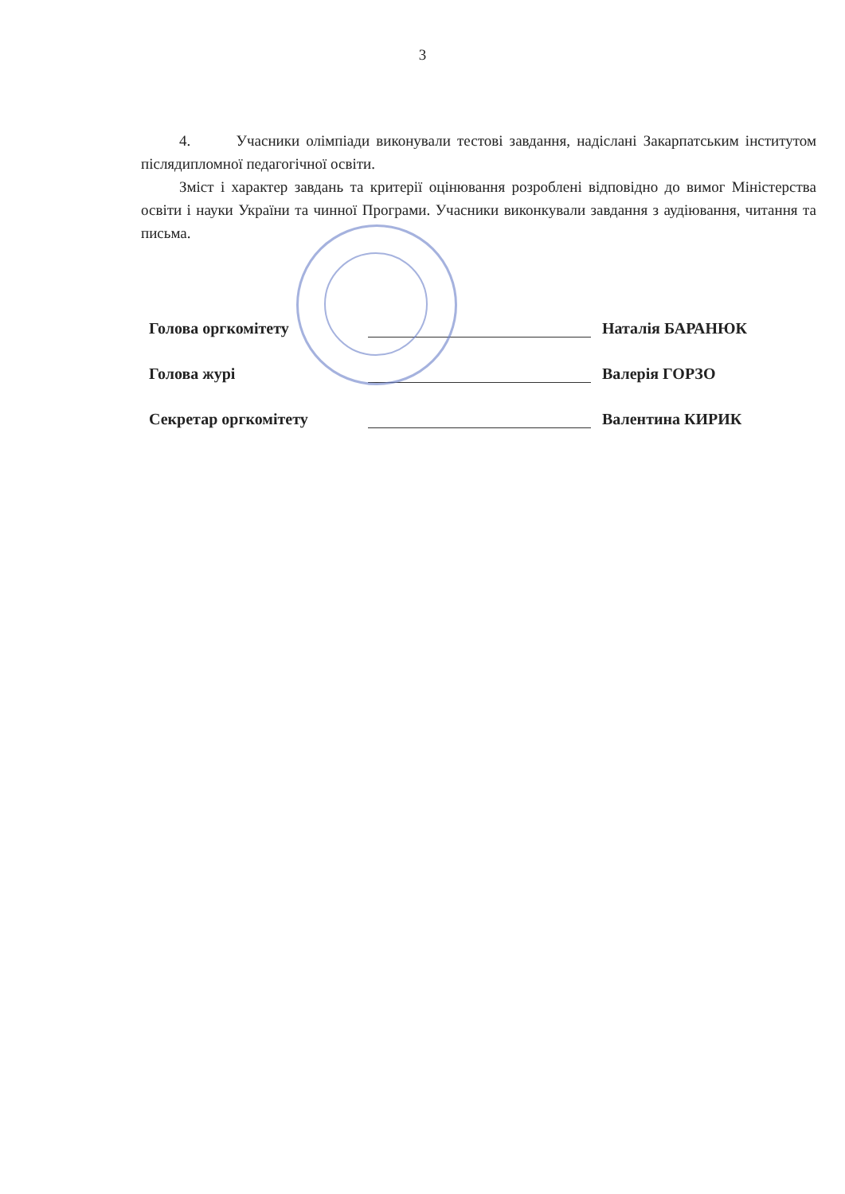3
4. Учасники олімпіади виконували тестові завдання, надіслані Закарпатським інститутом післядипломної педагогічної освіти.
Зміст і характер завдань та критерії оцінювання розроблені відповідно до вимог Міністерства освіти і науки України та чинної Програми. Учасники виконкували завдання з аудіювання, читання та письма.
Голова оргкомітету Наталія БАРАНЮК
Голова журі Валерія ГОРЗО
Секретар оргкомітету Валентина КИРИК